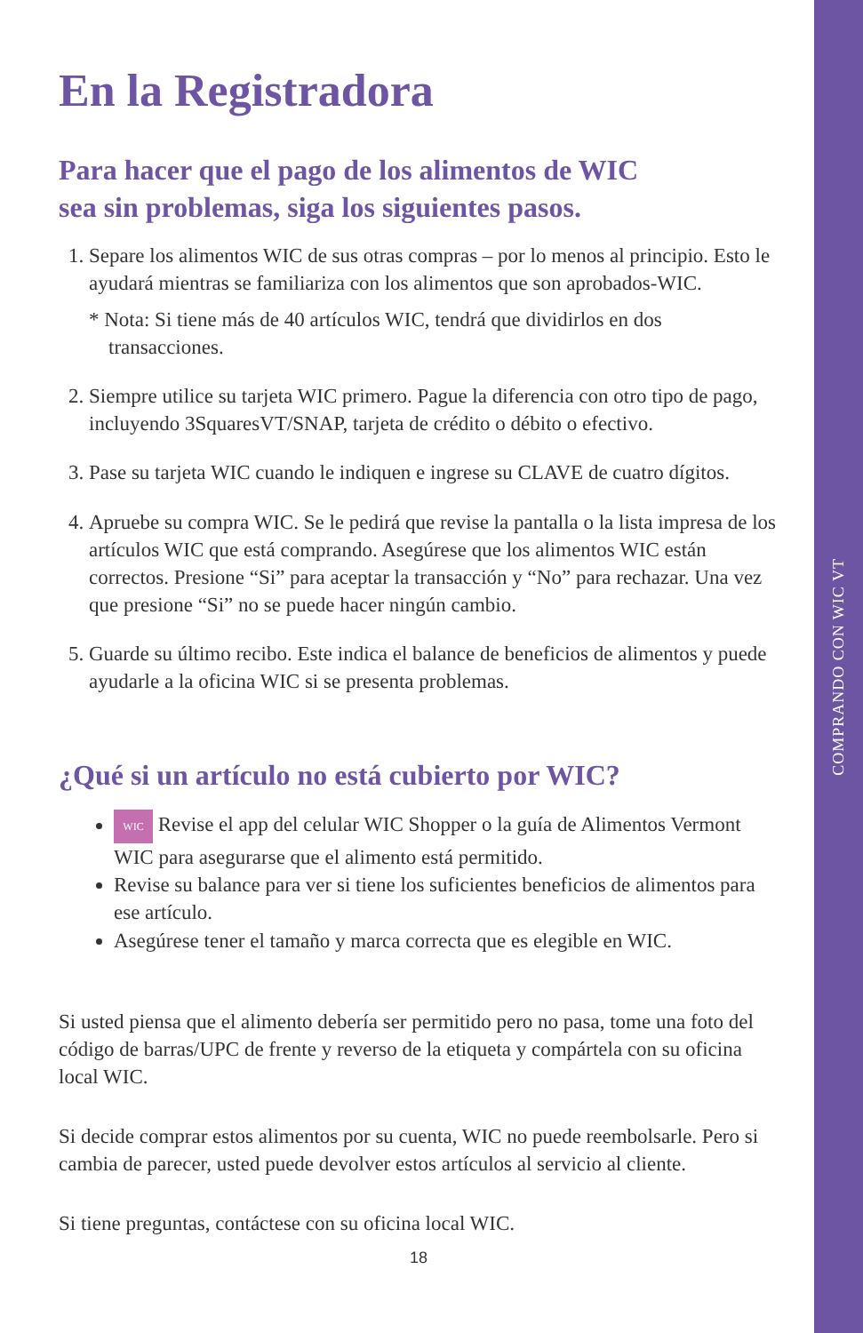COMPRANDO CON WIC VT
En la Registradora
Para hacer que el pago de los alimentos de WIC
sea sin problemas, siga los siguientes pasos.
1. Separe los alimentos WIC de sus otras compras – por lo menos al principio. Esto le ayudará mientras se familiariza con los alimentos que son aprobados-WIC.
* Nota: Si tiene más de 40 artículos WIC, tendrá que dividirlos en dos transacciones.
2. Siempre utilice su tarjeta WIC primero. Pague la diferencia con otro tipo de pago, incluyendo 3SquaresVT/SNAP, tarjeta de crédito o débito o efectivo.
3. Pase su tarjeta WIC cuando le indiquen e ingrese su CLAVE de cuatro dígitos.
4. Apruebe su compra WIC. Se le pedirá que revise la pantalla o la lista impresa de los artículos WIC que está comprando. Asegúrese que los alimentos WIC están correctos. Presione “Si” para aceptar la transacción y “No” para rechazar. Una vez que presione “Si” no se puede hacer ningún cambio.
5. Guarde su último recibo. Este indica el balance de beneficios de alimentos y puede ayudarle a la oficina WIC si se presenta problemas.
¿Qué si un artículo no está cubierto por WIC?
WIC Revise el app del celular WIC Shopper o la guía de Alimentos Vermont WIC para asegurarse que el alimento está permitido.
Revise su balance para ver si tiene los suficientes beneficios de alimentos para ese artículo.
Asegúrese tener el tamaño y marca correcta que es elegible en WIC.
Si usted piensa que el alimento debería ser permitido pero no pasa, tome una foto del código de barras/UPC de frente y reverso de la etiqueta y compártela con su oficina local WIC.
Si decide comprar estos alimentos por su cuenta, WIC no puede reembolsarle. Pero si cambia de parecer, usted puede devolver estos artículos al servicio al cliente.
Si tiene preguntas, contáctese con su oficina local WIC.
18